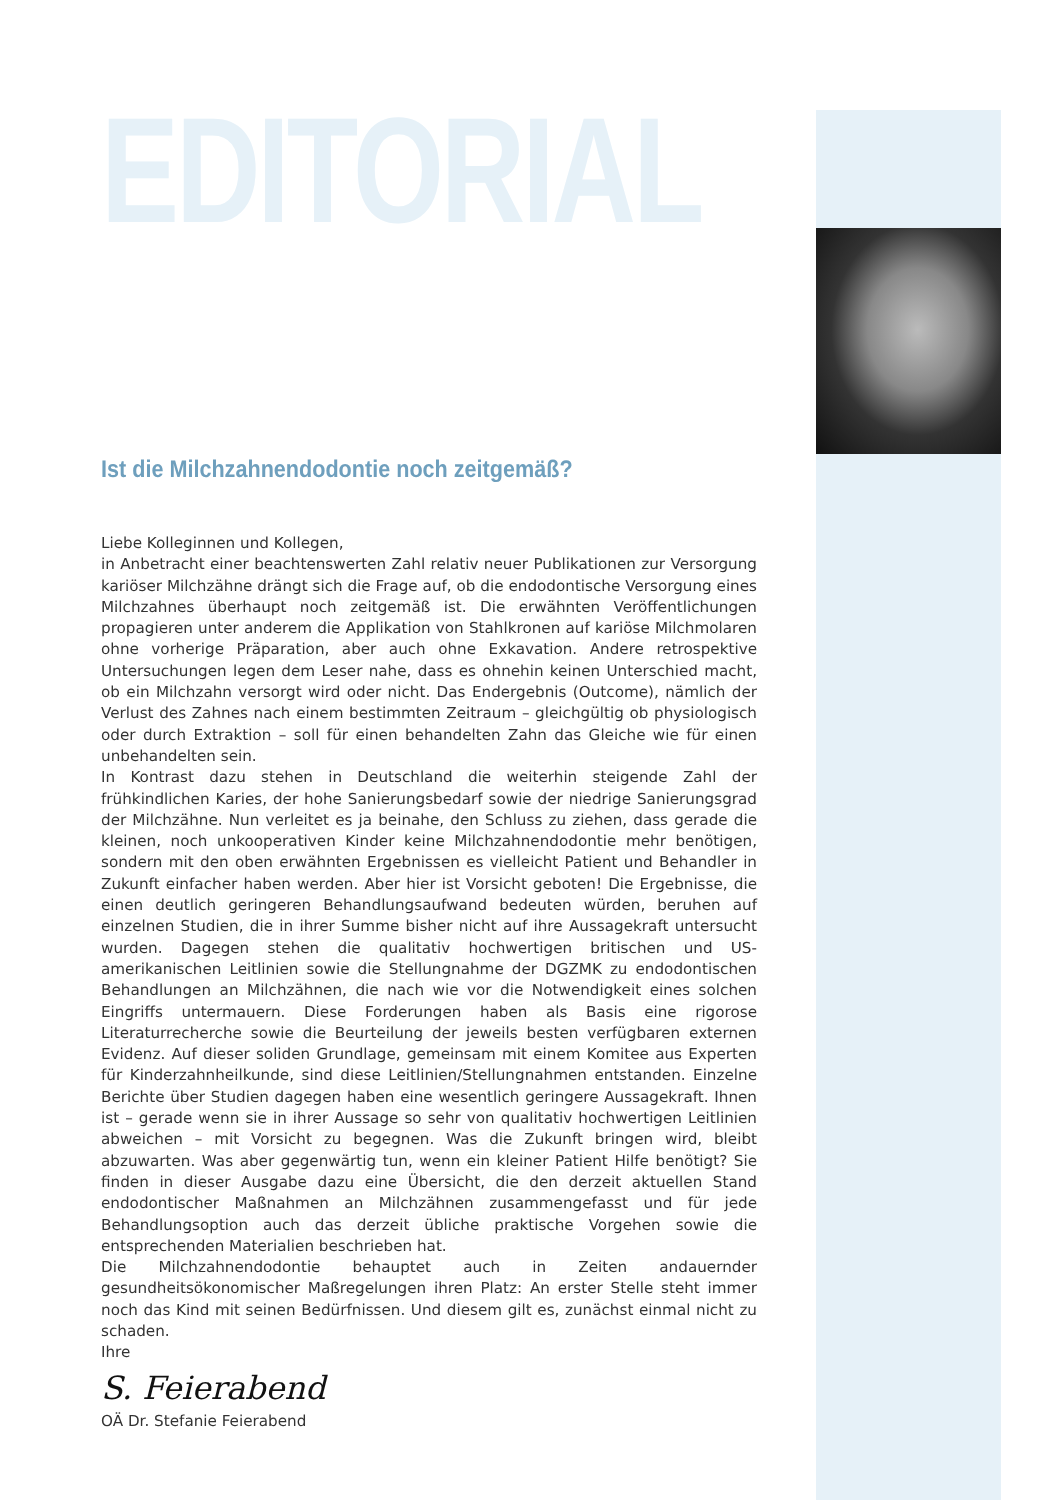EDITORIAL
Ist die Milchzahnendodontie noch zeitgemäß?
Liebe Kolleginnen und Kollegen,
in Anbetracht einer beachtenswerten Zahl relativ neuer Publikationen zur Versorgung kariöser Milchzähne drängt sich die Frage auf, ob die endodontische Versorgung eines Milchzahnes überhaupt noch zeitgemäß ist. Die erwähnten Veröffentlichungen propagieren unter anderem die Applikation von Stahlkronen auf kariöse Milchmolaren ohne vorherige Präparation, aber auch ohne Exkavation. Andere retrospektive Untersuchungen legen dem Leser nahe, dass es ohnehin keinen Unterschied macht, ob ein Milchzahn versorgt wird oder nicht. Das Endergebnis (Outcome), nämlich der Verlust des Zahnes nach einem bestimmten Zeitraum – gleichgültig ob physiologisch oder durch Extraktion – soll für einen behandelten Zahn das Gleiche wie für einen unbehandelten sein.
In Kontrast dazu stehen in Deutschland die weiterhin steigende Zahl der frühkindlichen Karies, der hohe Sanierungsbedarf sowie der niedrige Sanierungsgrad der Milchzähne. Nun verleitet es ja beinahe, den Schluss zu ziehen, dass gerade die kleinen, noch unkooperativen Kinder keine Milchzahnendodontie mehr benötigen, sondern mit den oben erwähnten Ergebnissen es vielleicht Patient und Behandler in Zukunft einfacher haben werden. Aber hier ist Vorsicht geboten! Die Ergebnisse, die einen deutlich geringeren Behandlungsaufwand bedeuten würden, beruhen auf einzelnen Studien, die in ihrer Summe bisher nicht auf ihre Aussagekraft untersucht wurden. Dagegen stehen die qualitativ hochwertigen britischen und US-amerikanischen Leitlinien sowie die Stellungnahme der DGZMK zu endodontischen Behandlungen an Milchzähnen, die nach wie vor die Notwendigkeit eines solchen Eingriffs untermauern. Diese Forderungen haben als Basis eine rigorose Literaturrecherche sowie die Beurteilung der jeweils besten verfügbaren externen Evidenz. Auf dieser soliden Grundlage, gemeinsam mit einem Komitee aus Experten für Kinderzahnheilkunde, sind diese Leitlinien/Stellungnahmen entstanden. Einzelne Berichte über Studien dagegen haben eine wesentlich geringere Aussagekraft. Ihnen ist – gerade wenn sie in ihrer Aussage so sehr von qualitativ hochwertigen Leitlinien abweichen – mit Vorsicht zu begegnen. Was die Zukunft bringen wird, bleibt abzuwarten. Was aber gegenwärtig tun, wenn ein kleiner Patient Hilfe benötigt? Sie finden in dieser Ausgabe dazu eine Übersicht, die den derzeit aktuellen Stand endodontischer Maßnahmen an Milchzähnen zusammengefasst und für jede Behandlungsoption auch das derzeit übliche praktische Vorgehen sowie die entsprechenden Materialien beschrieben hat.
Die Milchzahnendodontie behauptet auch in Zeiten andauernder gesundheitsökonomischer Maßregelungen ihren Platz: An erster Stelle steht immer noch das Kind mit seinen Bedürfnissen. Und diesem gilt es, zunächst einmal nicht zu schaden.
Ihre
S. Feierabend
OÄ Dr. Stefanie Feierabend